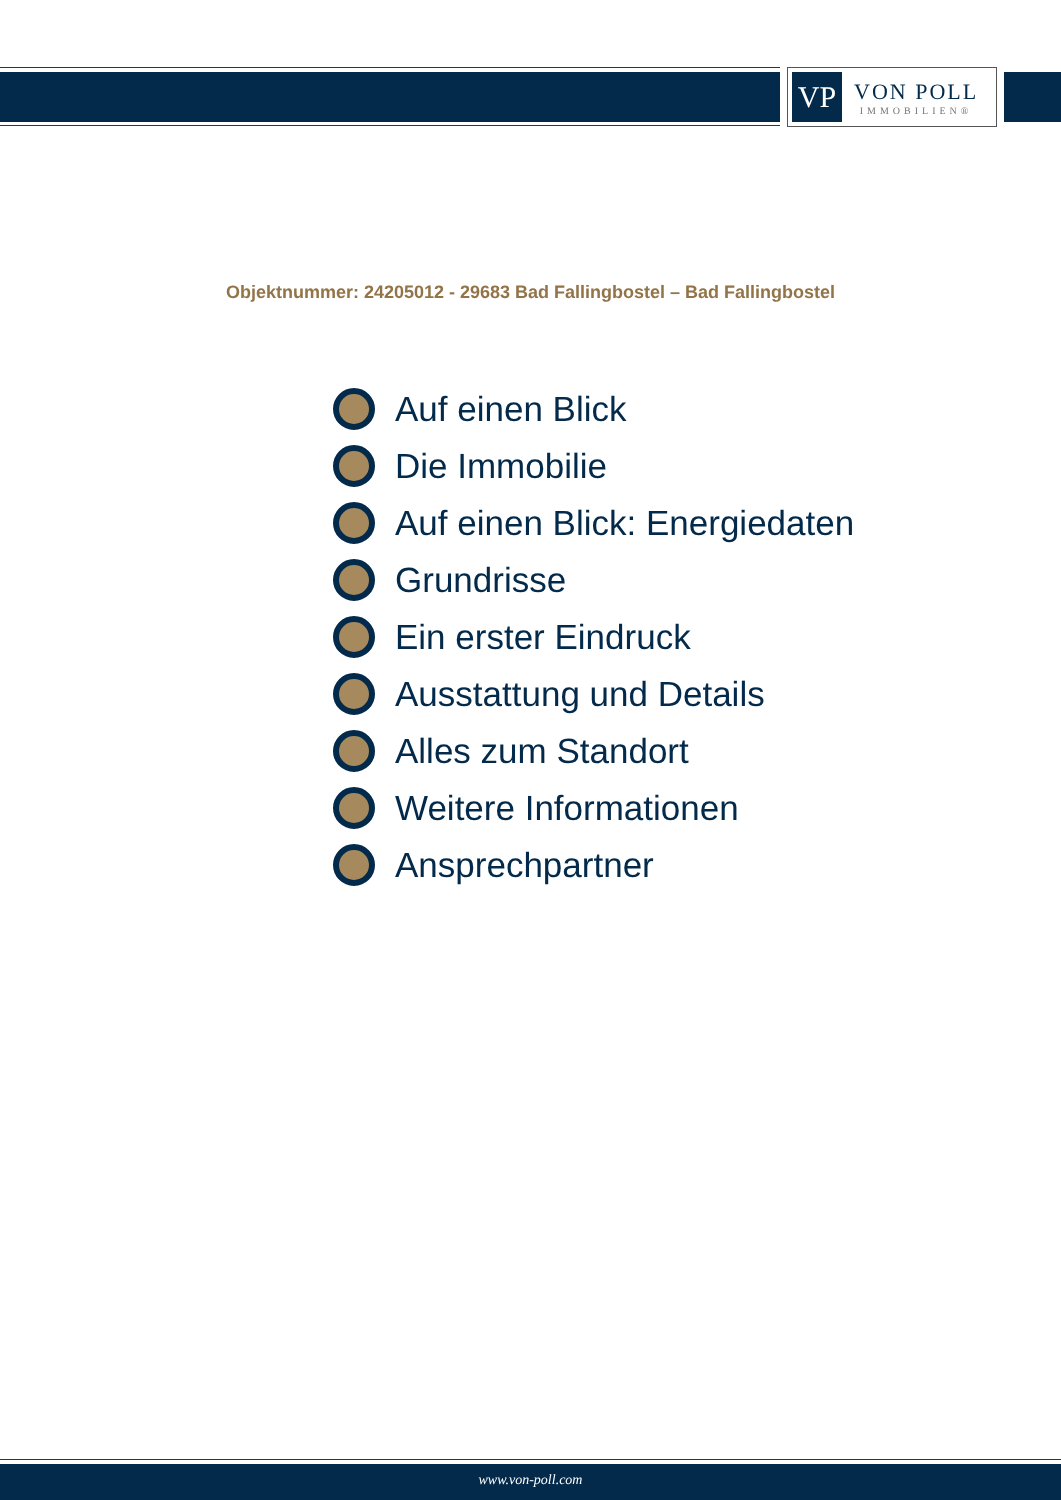VP
VON POLL
IMMOBILIEN®
Objektnummer: 24205012 - 29683 Bad Fallingbostel – Bad Fallingbostel
Auf einen Blick
Die Immobilie
Auf einen Blick: Energiedaten
Grundrisse
Ein erster Eindruck
Ausstattung und Details
Alles zum Standort
Weitere Informationen
Ansprechpartner
www.von-poll.com